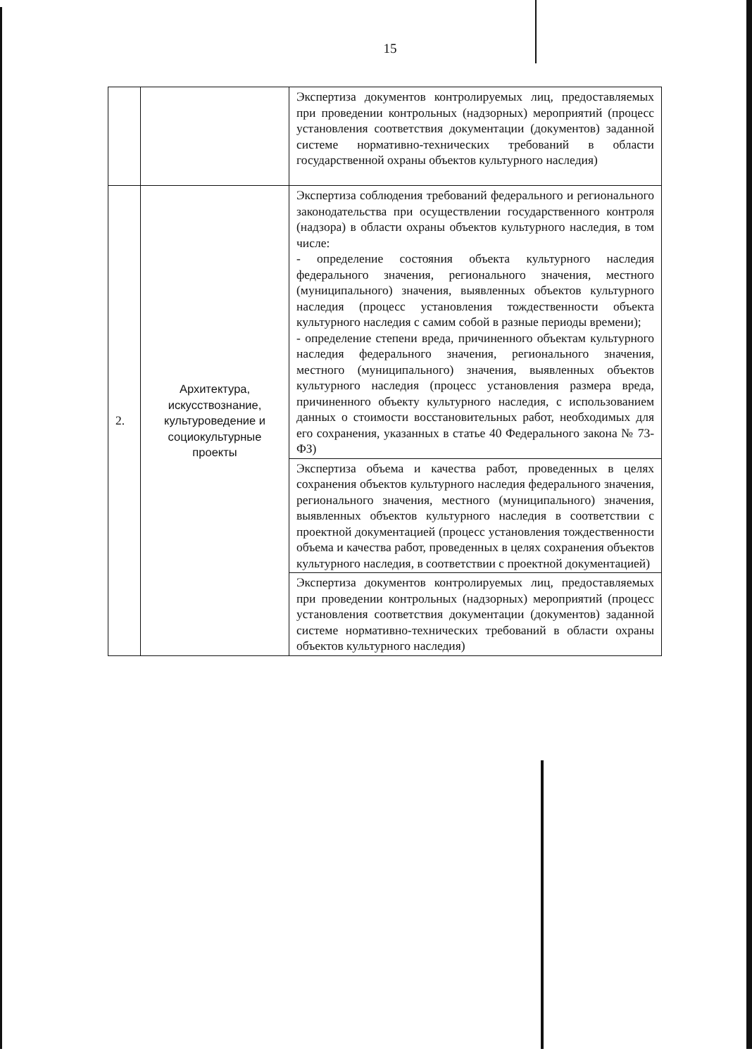15
| | | Экспертиза документов контролируемых лиц, предоставляемых при проведении контрольных (надзорных) мероприятий (процесс установления соответствия документации (документов) заданной системе нормативно-технических требований в области государственной охраны объектов культурного наследия) |
| 2. | Архитектура, искусствознание, культуроведение и социокультурные проекты | Экспертиза соблюдения требований федерального и регионального законодательства при осуществлении государственного контроля (надзора) в области охраны объектов культурного наследия, в том числе: - определение состояния объекта культурного наследия федерального значения, регионального значения, местного (муниципального) значения, выявленных объектов культурного наследия (процесс установления тождественности объекта культурного наследия с самим собой в разные периоды времени); - определение степени вреда, причиненного объектам культурного наследия федерального значения, регионального значения, местного (муниципального) значения, выявленных объектов культурного наследия (процесс установления размера вреда, причиненного объекту культурного наследия, с использованием данных о стоимости восстановительных работ, необходимых для его сохранения, указанных в статье 40 Федерального закона № 73-ФЗ) |
| | | Экспертиза объема и качества работ, проведенных в целях сохранения объектов культурного наследия федерального значения, регионального значения, местного (муниципального) значения, выявленных объектов культурного наследия в соответствии с проектной документацией (процесс установления тождественности объема и качества работ, проведенных в целях сохранения объектов культурного наследия, в соответствии с проектной документацией) |
| | | Экспертиза документов контролируемых лиц, предоставляемых при проведении контрольных (надзорных) мероприятий (процесс установления соответствия документации (документов) заданной системе нормативно-технических требований в области охраны объектов культурного наследия) |